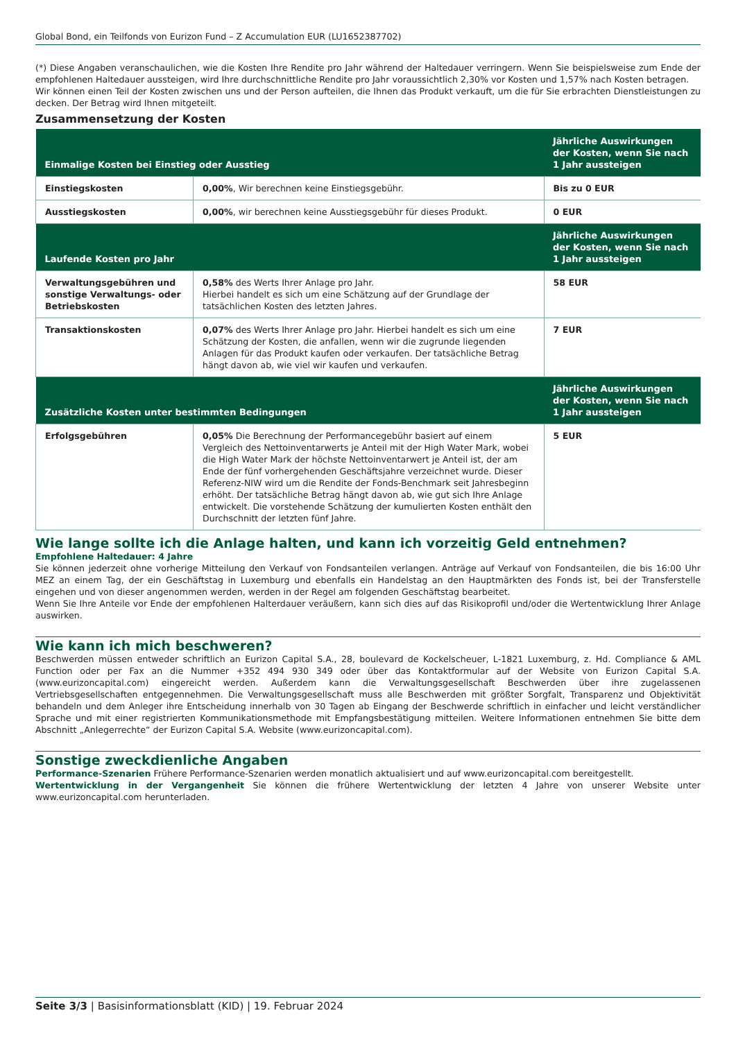Global Bond, ein Teilfonds von Eurizon Fund – Z Accumulation EUR (LU1652387702)
(*) Diese Angaben veranschaulichen, wie die Kosten Ihre Rendite pro Jahr während der Haltedauer verringern. Wenn Sie beispielsweise zum Ende der empfohlenen Haltedauer aussteigen, wird Ihre durchschnittliche Rendite pro Jahr voraussichtlich 2,30% vor Kosten und 1,57% nach Kosten betragen.
Wir können einen Teil der Kosten zwischen uns und der Person aufteilen, die Ihnen das Produkt verkauft, um die für Sie erbrachten Dienstleistungen zu decken. Der Betrag wird Ihnen mitgeteilt.
Zusammensetzung der Kosten
| Einmalige Kosten bei Einstieg oder Ausstieg | | Jährliche Auswirkungen der Kosten, wenn Sie nach 1 Jahr aussteigen |
| --- | --- | --- |
| Einstiegskosten | 0,00% , Wir berechnen keine Einstiegsgebühr. | Bis zu 0 EUR |
| Ausstiegskosten | 0,00% , wir berechnen keine Ausstiegsgebühr für dieses Produkt. | 0 EUR |
| Laufende Kosten pro Jahr | | Jährliche Auswirkungen der Kosten, wenn Sie nach 1 Jahr aussteigen |
| Verwaltungsgebühren und sonstige Verwaltungs- oder Betriebskosten | 0,58% des Werts Ihrer Anlage pro Jahr. Hierbei handelt es sich um eine Schätzung auf der Grundlage der tatsächlichen Kosten des letzten Jahres. | 58 EUR |
| Transaktionskosten | 0,07% des Werts Ihrer Anlage pro Jahr. Hierbei handelt es sich um eine Schätzung der Kosten, die anfallen, wenn wir die zugrunde liegenden Anlagen für das Produkt kaufen oder verkaufen. Der tatsächliche Betrag hängt davon ab, wie viel wir kaufen und verkaufen. | 7 EUR |
| Zusätzliche Kosten unter bestimmten Bedingungen | | Jährliche Auswirkungen der Kosten, wenn Sie nach 1 Jahr aussteigen |
| Erfolgsgebühren | 0,05% Die Berechnung der Performancegebühr basiert auf einem Vergleich des Nettoinventarwerts je Anteil mit der High Water Mark, wobei die High Water Mark der höchste Nettoinventarwert je Anteil ist, der am Ende der fünf vorhergehenden Geschäftsjahre verzeichnet wurde. Dieser Referenz-NIW wird um die Rendite der Fonds-Benchmark seit Jahresbeginn erhöht. Der tatsächliche Betrag hängt davon ab, wie gut sich Ihre Anlage entwickelt. Die vorstehende Schätzung der kumulierten Kosten enthält den Durchschnitt der letzten fünf Jahre. | 5 EUR |
Wie lange sollte ich die Anlage halten, und kann ich vorzeitig Geld entnehmen?
Empfohlene Haltedauer: 4 Jahre
Sie können jederzeit ohne vorherige Mitteilung den Verkauf von Fondsanteilen verlangen. Anträge auf Verkauf von Fondsanteilen, die bis 16:00 Uhr MEZ an einem Tag, der ein Geschäftstag in Luxemburg und ebenfalls ein Handelstag an den Hauptmärkten des Fonds ist, bei der Transferstelle eingehen und von dieser angenommen werden, werden in der Regel am folgenden Geschäftstag bearbeitet.
Wenn Sie Ihre Anteile vor Ende der empfohlenen Halterdauer veräußern, kann sich dies auf das Risikoprofil und/oder die Wertentwicklung Ihrer Anlage auswirken.
Wie kann ich mich beschweren?
Beschwerden müssen entweder schriftlich an Eurizon Capital S.A., 28, boulevard de Kockelscheuer, L-1821 Luxemburg, z. Hd. Compliance & AML Function oder per Fax an die Nummer +352 494 930 349 oder über das Kontaktformular auf der Website von Eurizon Capital S.A. (www.eurizoncapital.com) eingereicht werden. Außerdem kann die Verwaltungsgesellschaft Beschwerden über ihre zugelassenen Vertriebsgesellschaften entgegennehmen. Die Verwaltungsgesellschaft muss alle Beschwerden mit größter Sorgfalt, Transparenz und Objektivität behandeln und dem Anleger ihre Entscheidung innerhalb von 30 Tagen ab Eingang der Beschwerde schriftlich in einfacher und leicht verständlicher Sprache und mit einer registrierten Kommunikationsmethode mit Empfangsbestätigung mitteilen. Weitere Informationen entnehmen Sie bitte dem Abschnitt „Anlegerrechte“ der Eurizon Capital S.A. Website (www.eurizoncapital.com).
Sonstige zweckdienliche Angaben
Performance-Szenarien Frühere Performance-Szenarien werden monatlich aktualisiert und auf www.eurizoncapital.com bereitgestellt.
Wertentwicklung in der Vergangenheit Sie können die frühere Wertentwicklung der letzten 4 Jahre von unserer Website unter www.eurizoncapital.com herunterladen.
Seite 3/3 | Basisinformationsblatt (KID) | 19. Februar 2024